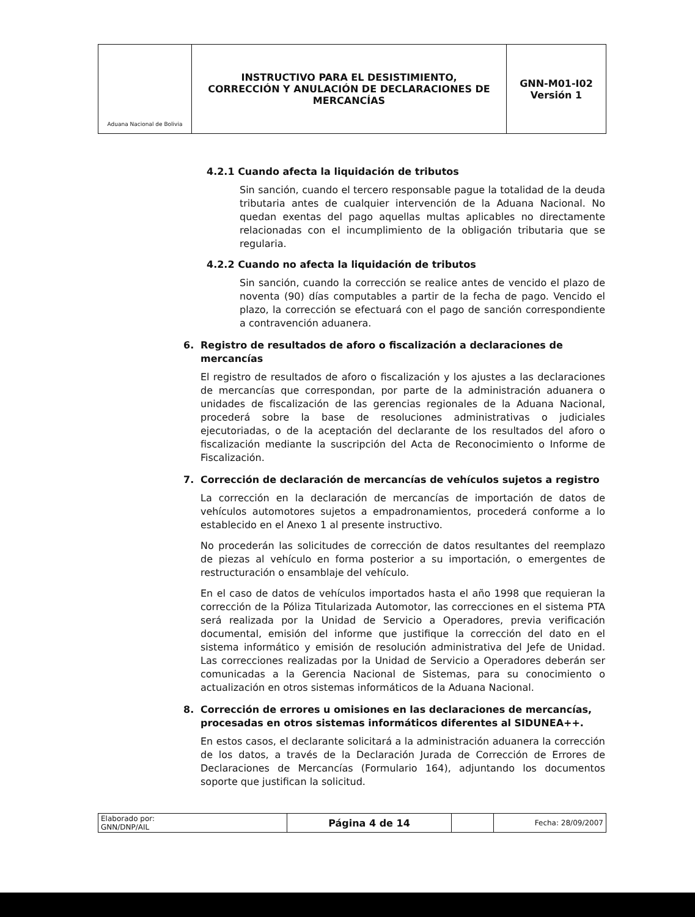| Aduana Nacional de Bolivia | INSTRUCTIVO PARA EL DESISTIMIENTO, CORRECCIÓN Y ANULACIÓN DE DECLARACIONES DE MERCANCÍAS | GNN-M01-I02 Versión 1 |
4.2.1 Cuando afecta la liquidación de tributos
Sin sanción, cuando el tercero responsable pague la totalidad de la deuda tributaria antes de cualquier intervención de la Aduana Nacional. No quedan exentas del pago aquellas multas aplicables no directamente relacionadas con el incumplimiento de la obligación tributaria que se regularia.
4.2.2 Cuando no afecta la liquidación de tributos
Sin sanción, cuando la corrección se realice antes de vencido el plazo de noventa (90) días computables a partir de la fecha de pago. Vencido el plazo, la corrección se efectuará con el pago de sanción correspondiente a contravención aduanera.
6. Registro de resultados de aforo o fiscalización a declaraciones de mercancías
El registro de resultados de aforo o fiscalización y los ajustes a las declaraciones de mercancías que correspondan, por parte de la administración aduanera o unidades de fiscalización de las gerencias regionales de la Aduana Nacional, procederá sobre la base de resoluciones administrativas o judiciales ejecutoriadas, o de la aceptación del declarante de los resultados del aforo o fiscalización mediante la suscripción del Acta de Reconocimiento o Informe de Fiscalización.
7. Corrección de declaración de mercancías de vehículos sujetos a registro
La corrección en la declaración de mercancías de importación de datos de vehículos automotores sujetos a empadronamientos, procederá conforme a lo establecido en el Anexo 1 al presente instructivo.
No procederán las solicitudes de corrección de datos resultantes del reemplazo de piezas al vehículo en forma posterior a su importación, o emergentes de restructuración o ensamblaje del vehículo.
En el caso de datos de vehículos importados hasta el año 1998 que requieran la corrección de la Póliza Titularizada Automotor, las correcciones en el sistema PTA será realizada por la Unidad de Servicio a Operadores, previa verificación documental, emisión del informe que justifique la corrección del dato en el sistema informático y emisión de resolución administrativa del Jefe de Unidad. Las correcciones realizadas por la Unidad de Servicio a Operadores deberán ser comunicadas a la Gerencia Nacional de Sistemas, para su conocimiento o actualización en otros sistemas informáticos de la Aduana Nacional.
8. Corrección de errores u omisiones en las declaraciones de mercancías, procesadas en otros sistemas informáticos diferentes al SIDUNEA++.
En estos casos, el declarante solicitará a la administración aduanera la corrección de los datos, a través de la Declaración Jurada de Corrección de Errores de Declaraciones de Mercancías (Formulario 164), adjuntando los documentos soporte que justifican la solicitud.
| Elaborado por: GNN/DNP/AIL | Página 4 de 14 | | Fecha: 28/09/2007 |